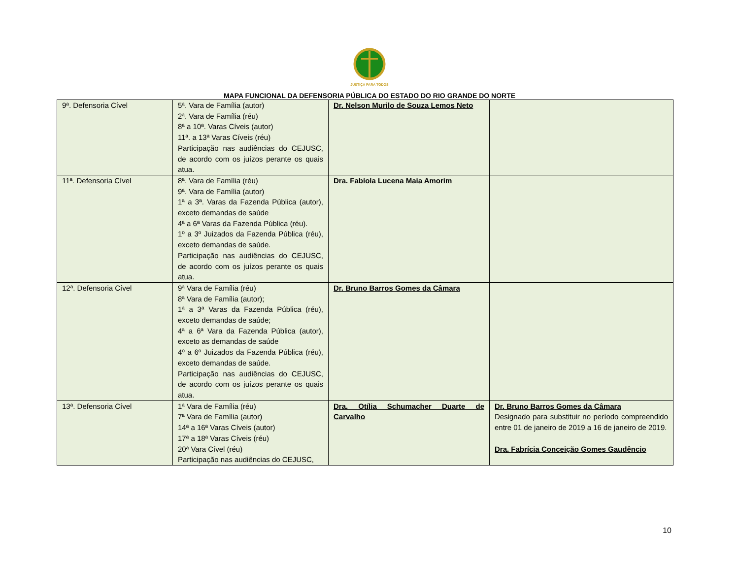JUSTIÇA PARA TODOS
MAPA FUNCIONAL DA DEFENSORIA PÚBLICA DO ESTADO DO RIO GRANDE DO NORTE
| 9ª. Defensoria Cível | 5ª. Vara de Família (autor) 2ª. Vara de Família (réu) 8ª a 10ª. Varas Cíveis (autor) 11ª. a 13ª Varas Cíveis (réu) Participação nas audiências do CEJUSC, de acordo com os juízos perante os quais atua. | Dr. Nelson Murilo de Souza Lemos Neto | |
| 11ª. Defensoria Cível | 8ª. Vara de Família (réu) 9ª. Vara de Família (autor) 1ª a 3ª. Varas da Fazenda Pública (autor), exceto demandas de saúde 4ª a 6ª Varas da Fazenda Pública (réu). 1º a 3º Juizados da Fazenda Pública (réu), exceto demandas de saúde. Participação nas audiências do CEJUSC, de acordo com os juízos perante os quais atua. | Dra. Fabíola Lucena Maia Amorim | |
| 12ª. Defensoria Cível | 9ª Vara de Família (réu) 8ª Vara de Família (autor); 1ª a 3ª Varas da Fazenda Pública (réu), exceto demandas de saúde; 4ª a 6ª Vara da Fazenda Pública (autor), exceto as demandas de saúde 4º a 6º Juizados da Fazenda Pública (réu), exceto demandas de saúde. Participação nas audiências do CEJUSC, de acordo com os juízos perante os quais atua. | Dr. Bruno Barros Gomes da Câmara | |
| 13ª. Defensoria Cível | 1ª Vara de Família (réu) 7ª Vara de Família (autor) 14ª a 16ª Varas Cíveis (autor) 17ª a 18ª Varas Cíveis (réu) 20ª Vara Cível (réu) Participação nas audiências do CEJUSC, | Dra. Otília Schumacher Duarte de Carvalho | Dr. Bruno Barros Gomes da Câmara Designado para substituir no período compreendido entre 01 de janeiro de 2019 a 16 de janeiro de 2019. Dra. Fabrícia Conceição Gomes Gaudêncio |
10